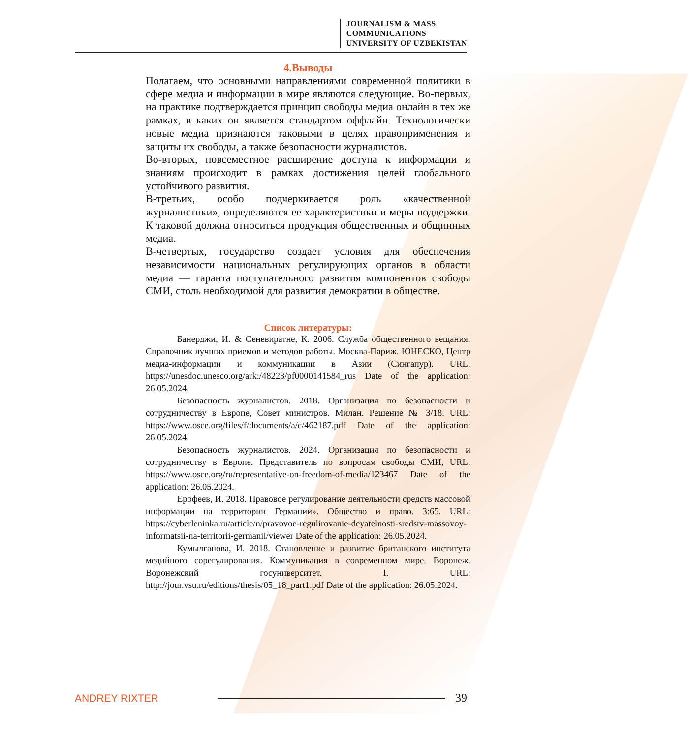JOURNALISM & MASS
COMMUNICATIONS
UNIVERSITY OF UZBEKISTAN
4.Выводы
Полагаем, что основными направлениями современной политики в сфере медиа и информации в мире являются следующие. Во-первых, на практике подтверждается принцип свободы медиа онлайн в тех же рамках, в каких он является стандартом оффлайн. Технологически новые медиа признаются таковыми в целях правоприменения и защиты их свободы, а также безопасности журналистов.
Во-вторых, повсеместное расширение доступа к информации и знаниям происходит в рамках достижения целей глобального устойчивого развития.
В-третьих, особо подчеркивается роль «качественной журналистики», определяются ее характеристики и меры поддержки. К таковой должна относиться продукция общественных и общинных медиа.
В-четвертых, государство создает условия для обеспечения независимости национальных регулирующих органов в области медиа — гаранта поступательного развития компонентов свободы СМИ, столь необходимой для развития демократии в обществе.
Список литературы:
Банерджи, И. & Сеневиратне, К. 2006. Служба общественного вещания: Справочник лучших приемов и методов работы. Москва-Париж. ЮНЕСКО, Центр медиа-информации и коммуникации в Азии (Сингапур). URL: https://unesdoc.unesco.org/ark:/48223/pf0000141584_rus Date of the application: 26.05.2024.
Безопасность журналистов. 2018. Организация по безопасности и сотрудничеству в Европе, Совет министров. Милан. Решение № 3/18. URL: https://www.osce.org/files/f/documents/a/c/462187.pdf Date of the application: 26.05.2024.
Безопасность журналистов. 2024. Организация по безопасности и сотрудничеству в Европе. Представитель по вопросам свободы СМИ, URL: https://www.osce.org/ru/representative-on-freedom-of-media/123467 Date of the application: 26.05.2024.
Ерофеев, И. 2018. Правовое регулирование деятельности средств массовой информации на территории Германии». Общество и право. 3:65. URL: https://cyberleninka.ru/article/n/pravovoe-regulirovanie-deyatelnosti-sredstv-massovoy-informatsii-na-territorii-germanii/viewer Date of the application: 26.05.2024.
Кумылганова, И. 2018. Становление и развитие британского института медийного сорегулирования. Коммуникация в современном мире. Воронеж. Воронежский госуниверситет. I. URL: http://jour.vsu.ru/editions/thesis/05_18_part1.pdf Date of the application: 26.05.2024.
ANDREY RIXTER 39